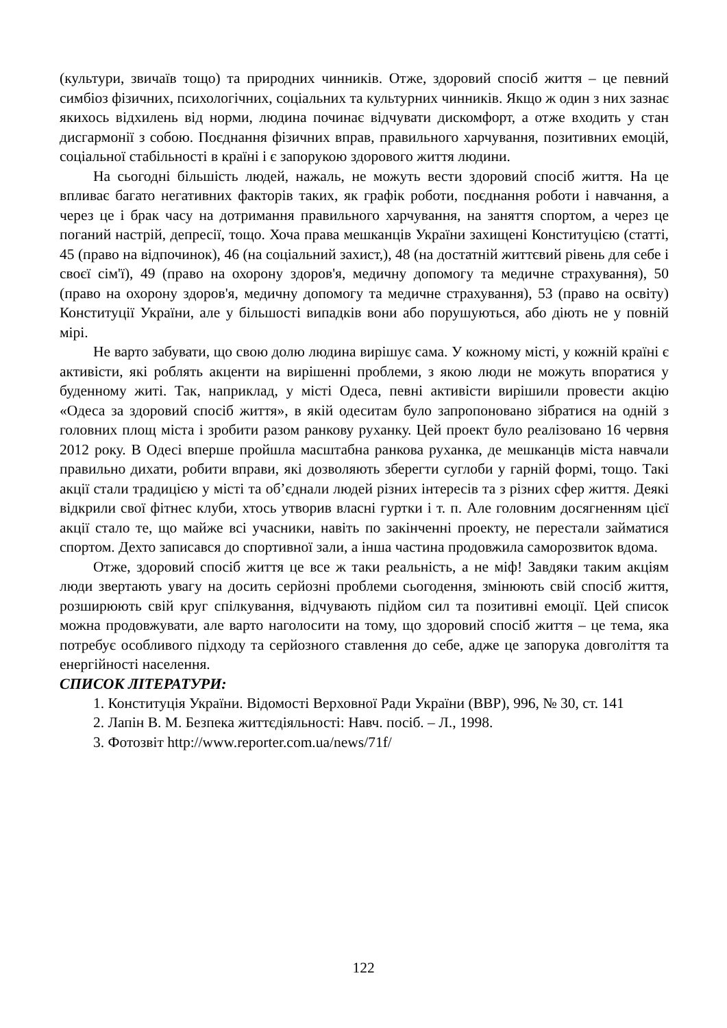(культури, звичаїв тощо) та природних чинників. Отже, здоровий спосіб життя – це певний симбіоз фізичних, психологічних, соціальних та культурних чинників. Якщо ж один з них зазнає якихось відхилень від норми, людина починає відчувати дискомфорт, а отже входить у стан дисгармонії з собою. Поєднання фізичних вправ, правильного харчування, позитивних емоцій, соціальної стабільності в країні і є запорукою здорового життя людини.
На сьогодні більшість людей, нажаль, не можуть вести здоровий спосіб життя. На це впливає багато негативних факторів таких, як графік роботи, поєднання роботи і навчання, а через це і брак часу на дотримання правильного харчування, на заняття спортом, а через це поганий настрій, депресії, тощо. Хоча права мешканців України захищені Конституцією (статті, 45 (право на відпочинок), 46 (на соціальний захист,), 48 (на достатній життєвий рівень для себе і своєї сім'ї), 49 (право на охорону здоров'я, медичну допомогу та медичне страхування), 50 (право на охорону здоров'я, медичну допомогу та медичне страхування), 53 (право на освіту) Конституції України, але у більшості випадків вони або порушуються, або діють не у повній мірі.
Не варто забувати, що свою долю людина вирішує сама. У кожному місті, у кожній країні є активісти, які роблять акценти на вирішенні проблеми, з якою люди не можуть впоратися у буденному житі. Так, наприклад, у місті Одеса, певні активісти вирішили провести акцію «Одеса за здоровий спосіб життя», в якій одеситам було запропоновано зібратися на одній з головних площ міста і зробити разом ранкову руханку. Цей проект було реалізовано 16 червня 2012 року. В Одесі вперше пройшла масштабна ранкова руханка, де мешканців міста навчали правильно дихати, робити вправи, які дозволяють зберегти суглоби у гарній формі, тощо. Такі акції стали традицією у місті та об’єднали людей різних інтересів та з різних сфер життя. Деякі відкрили свої фітнес клуби, хтось утворив власні гуртки і т. п. Але головним досягненням цієї акції стало те, що майже всі учасники, навіть по закінченні проекту, не перестали займатися спортом. Дехто записався до спортивної зали, а інша частина продовжила саморозвиток вдома.
Отже, здоровий спосіб життя це все ж таки реальність, а не міф! Завдяки таким акціям люди звертають увагу на досить серйозні проблеми сьогодення, змінюють свій спосіб життя, розширюють свій круг спілкування, відчувають підйом сил та позитивні емоції. Цей список можна продовжувати, але варто наголосити на тому, що здоровий спосіб життя – це тема, яка потребує особливого підходу та серйозного ставлення до себе, адже це запорука довголіття та енергійності населення.
СПИСОК ЛІТЕРАТУРИ:
1. Конституція України. Відомості Верховної Ради України (ВВР), 996, № 30, ст. 141
2. Лапін В. М. Безпека життєдіяльності: Навч. посіб. – Л., 1998.
3. Фотозвіт http://www.reporter.com.ua/news/71f/
122